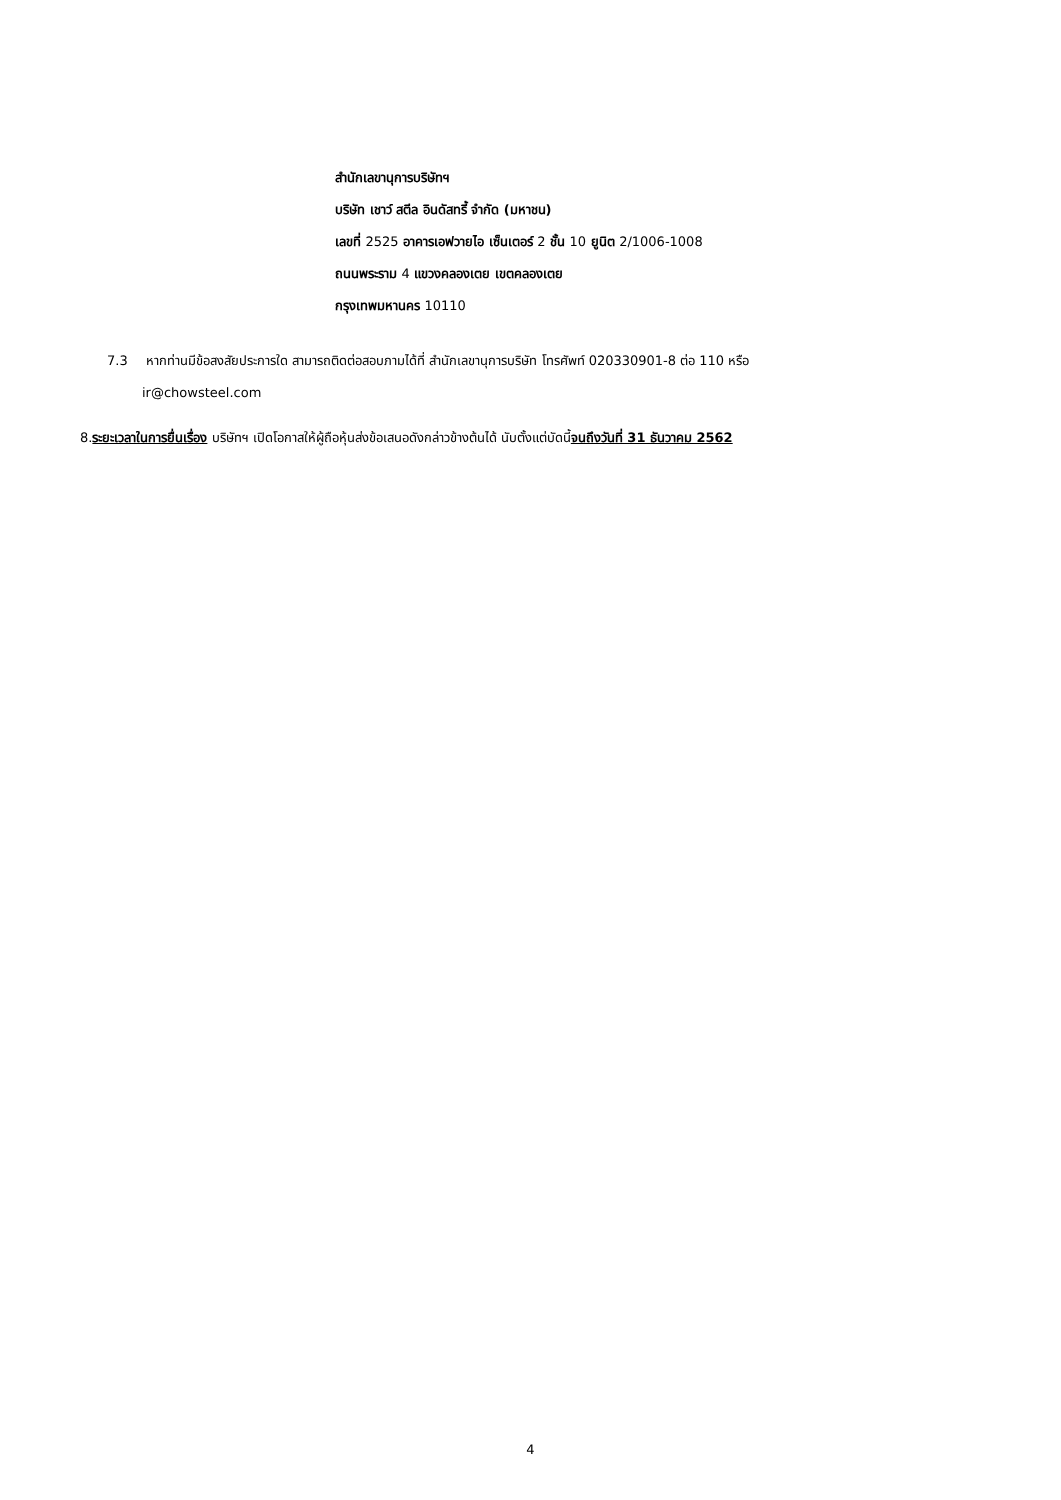สำนักเลขานุการบริษัทฯ
บริษัท เชาว์ สตีล อินดัสทรี้ จำกัด (มหาชน)
เลขที่ 2525 อาคารเอฟวายไอ เซ็นเตอร์ 2 ชั้น 10 ยูนิต 2/1006-1008
ถนนพระราม 4 แขวงคลองเตย เขตคลองเตย
กรุงเทพมหานคร 10110
7.3 หากท่านมีข้อสงสัยประการใด สามารถติดต่อสอบภามได้ที่ สำนักเลขานุการบริษัท โทรศัพท์ 020330901-8 ต่อ 110 หรือ
ir@chowsteel.com
8.ระยะเวลาในการยื่นเรื่อง บริษัทฯ เปิดโอกาสให้ผู้ถือหุ้นส่งข้อเสนอดังกล่าวข้างต้นได้ นับตั้งแต่บัดนี้จนถึงวันที่ 31 ธันวาคม 2562
4